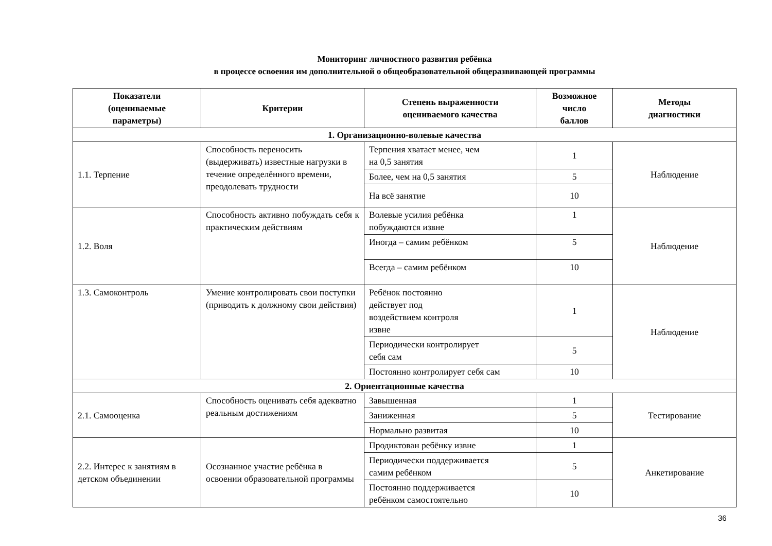Мониторинг личностного развития ребёнка
в процессе освоения им дополнительной о общеобразовательной общеразвивающей программы
| Показатели (оцениваемые параметры) | Критерии | Степень выраженности оцениваемого качества | Возможное число баллов | Методы диагностики |
| --- | --- | --- | --- | --- |
| 1. Организационно-волевые качества | | | | |
| 1.1. Терпение | Способность переносить (выдерживать) известные нагрузки в течение определённого времени, преодолевать трудности | Терпения хватает менее, чем на 0,5 занятия | 1 | Наблюдение |
| | | Более, чем на 0,5 занятия | 5 | |
| | | На всё занятие | 10 | |
| 1.2. Воля | Способность активно побуждать себя к практическим действиям | Волевые усилия ребёнка побуждаются извне | 1 | Наблюдение |
| | | Иногда – самим ребёнком | 5 | |
| | | Всегда – самим ребёнком | 10 | |
| 1.3. Самоконтроль | Умение контролировать свои поступки (приводить к должному свои действия) | Ребёнок постоянно действует под воздействием контроля извне | 1 | Наблюдение |
| | | Периодически контролирует себя сам | 5 | |
| | | Постоянно контролирует себя сам | 10 | |
| 2. Ориентационные качества | | | | |
| 2.1. Самооценка | Способность оценивать себя адекватно реальным достижениям | Завышенная | 1 | Тестирование |
| | | Заниженная | 5 | |
| | | Нормально развитая | 10 | |
| 2.2. Интерес к занятиям в детском объединении | Осознанное участие ребёнка в освоении образовательной программы | Продиктован ребёнку извне | 1 | Анкетирование |
| | | Периодически поддерживается самим ребёнком | 5 | |
| | | Постоянно поддерживается ребёнком самостоятельно | 10 | |
36